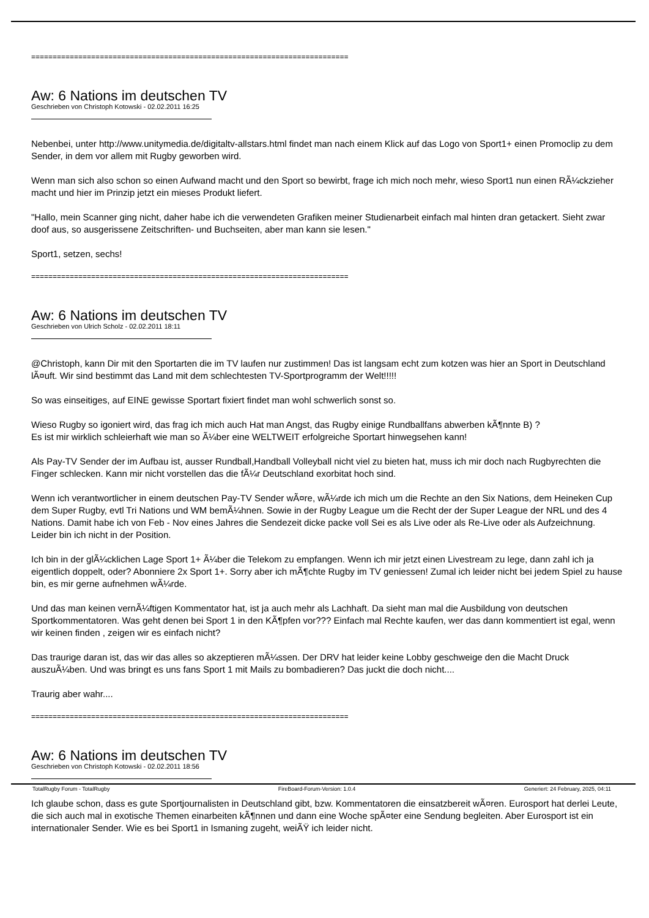==========================================================================
Aw: 6 Nations im deutschen TV
Geschrieben von Christoph Kotowski - 02.02.2011 16:25
Nebenbei, unter http://www.unitymedia.de/digitaltv-allstars.html findet man nach einem Klick auf das Logo von Sport1+ einen Promoclip zu dem Sender, in dem vor allem mit Rugby geworben wird.
Wenn man sich also schon so einen Aufwand macht und den Sport so bewirbt, frage ich mich noch mehr, wieso Sport1 nun einen RÃ¼ckzieher macht und hier im Prinzip jetzt ein mieses Produkt liefert.
"Hallo, mein Scanner ging nicht, daher habe ich die verwendeten Grafiken meiner Studienarbeit einfach mal hinten dran getackert. Sieht zwar doof aus, so ausgerissene Zeitschriften- und Buchseiten, aber man kann sie lesen."
Sport1, setzen, sechs!
==========================================================================
Aw: 6 Nations im deutschen TV
Geschrieben von Ulrich Scholz - 02.02.2011 18:11
@Christoph, kann Dir mit den Sportarten die im TV laufen nur zustimmen! Das ist langsam echt zum kotzen was hier an Sport in Deutschland lÃ¤uft. Wir sind bestimmt das Land mit dem schlechtesten TV-Sportprogramm der Welt!!!!!
So was einseitiges, auf EINE gewisse Sportart fixiert findet man wohl schwerlich sonst so.
Wieso Rugby so igoniert wird, das frag ich mich auch Hat man Angst, das Rugby einige Rundballfans abwerben kÃ¶nnte B) ?
Es ist mir wirklich schleierhaft wie man so Ã¼ber eine WELTWEIT erfolgreiche Sportart hinwegsehen kann!
Als Pay-TV Sender der im Aufbau ist, ausser Rundball,Handball Volleyball nicht viel zu bieten hat, muss ich mir doch nach Rugbyrechten die Finger schlecken. Kann mir nicht vorstellen das die fÃ¼r Deutschland exorbitat hoch sind.
Wenn ich verantwortlicher in einem deutschen Pay-TV Sender wÃ¤re, wÃ¼rde ich mich um die Rechte an den Six Nations, dem Heineken Cup dem Super Rugby, evtl Tri Nations und WM bemÃ¼hnen. Sowie in der Rugby League um die Recht der der Super League der NRL und des 4 Nations. Damit habe ich von Feb - Nov eines Jahres die Sendezeit dicke packe voll Sei es als Live oder als Re-Live oder als Aufzeichnung.
Leider bin ich nicht in der Position.
Ich bin in der glÃ¼cklichen Lage Sport 1+ Ã¼ber die Telekom zu empfangen. Wenn ich mir jetzt einen Livestream zu lege, dann zahl ich ja eigentlich doppelt, oder? Abonniere 2x Sport 1+. Sorry aber ich mÃ¶chte Rugby im TV geniessen! Zumal ich leider nicht bei jedem Spiel zu hause bin, es mir gerne aufnehmen wÃ¼rde.
Und das man keinen vernÃ¼ftigen Kommentator hat, ist ja auch mehr als Lachhaft. Da sieht man mal die Ausbildung von deutschen Sportkommentatoren. Was geht denen bei Sport 1 in den KÃ¶pfen vor??? Einfach mal Rechte kaufen, wer das dann kommentiert ist egal, wenn wir keinen finden , zeigen wir es einfach nicht?
Das traurige daran ist, das wir das alles so akzeptieren mÃ¼ssen. Der DRV hat leider keine Lobby geschweige den die Macht Druck auszuÃ¼ben. Und was bringt es uns fans Sport 1 mit Mails zu bombadieren? Das juckt die doch nicht....
Traurig aber wahr....
==========================================================================
Aw: 6 Nations im deutschen TV
Geschrieben von Christoph Kotowski - 02.02.2011 18:56
Ich glaube schon, dass es gute Sportjournalisten in Deutschland gibt, bzw. Kommentatoren die einsatzbereit wÃ¤ren. Eurosport hat derlei Leute, die sich auch mal in exotische Themen einarbeiten kÃ¶nnen und dann eine Woche spÃ¤ter eine Sendung begleiten. Aber Eurosport ist ein internationaler Sender. Wie es bei Sport1 in Ismaning zugeht, weiÃŸ ich leider nicht.
TotalRugby Forum - TotalRugby FireBoard-Forum-Version: 1.0.4 Generiert: 24 February, 2025, 04:11